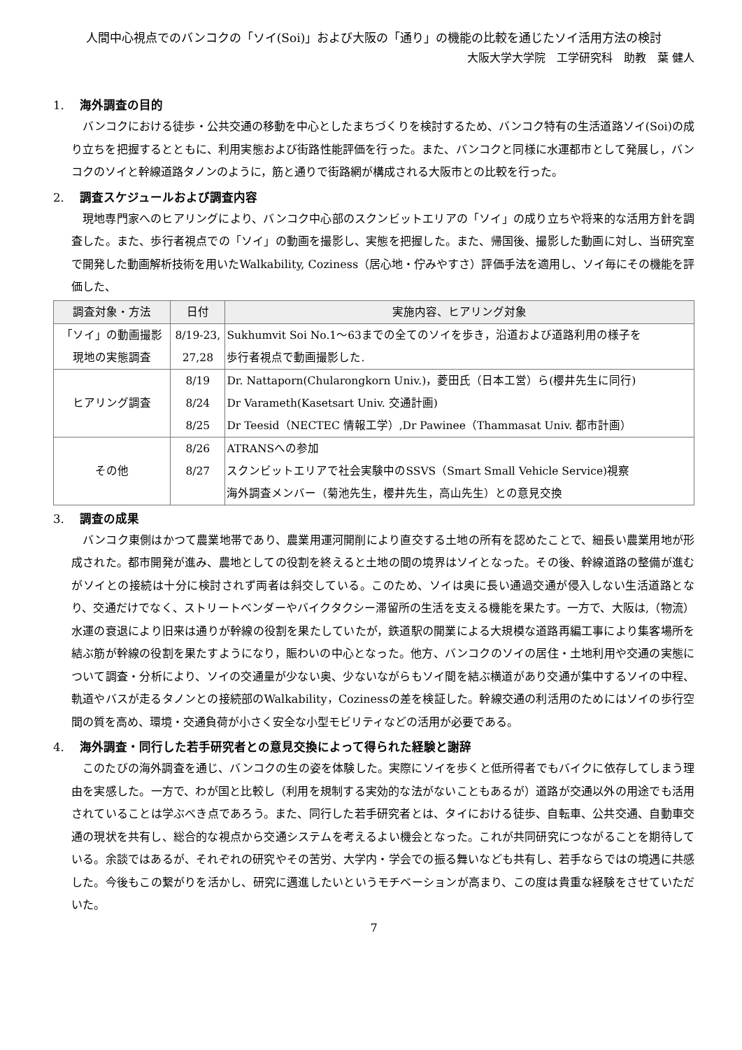人間中心視点でのバンコクの「ソイ(Soi)」および大阪の「通り」の機能の比較を通じたソイ活用方法の検討
大阪大学大学院　工学研究科　助教　葉 健人
1. 海外調査の目的
バンコクにおける徒歩・公共交通の移動を中心としたまちづくりを検討するため、バンコク特有の生活道路ソイ(Soi)の成り立ちを把握するとともに、利用実態および街路性能評価を行った。また、バンコクと同様に水運都市として発展し，バンコクのソイと幹線道路タノンのように，筋と通りで街路網が構成される大阪市との比較を行った。
2. 調査スケジュールおよび調査内容
現地専門家へのヒアリングにより、バンコク中心部のスクンビットエリアの「ソイ」の成り立ちや将来的な活用方針を調査した。また、歩行者視点での「ソイ」の動画を撮影し、実態を把握した。また、帰国後、撮影した動画に対し、当研究室で開発した動画解析技術を用いたWalkability, Coziness（居心地・佇みやすさ）評価手法を適用し、ソイ毎にその機能を評価した、
| 調査対象・方法 | 日付 | 実施内容、ヒアリング対象 |
| --- | --- | --- |
| 「ソイ」の動画撮影 現地の実態調査 | 8/19-23, 27,28 | Sukhumvit Soi No.1～63までの全てのソイを歩き，沿道および道路利用の様子を 歩行者視点で動画撮影した. |
| ヒアリング調査 | 8/19 8/24 8/25 | Dr. Nattaporn(Chularongkorn Univ.)，菱田氏（日本工営）ら(櫻井先生に同行) Dr Varameth(Kasetsart Univ. 交通計画) Dr Teesid（NECTEC 情報工学）,Dr Pawinee（Thammasat Univ. 都市計画） |
| その他 | 8/26 8/27 | ATRANSへの参加 スクンビットエリアで社会実験中のSSVS（Smart Small Vehicle Service)視察 海外調査メンバー（菊池先生，櫻井先生，高山先生）との意見交換 |
3. 調査の成果
バンコク東側はかつて農業地帯であり、農業用運河開削により直交する土地の所有を認めたことで、細長い農業用地が形成された。都市開発が進み、農地としての役割を終えると土地の間の境界はソイとなった。その後、幹線道路の整備が進むがソイとの接続は十分に検討されず両者は斜交している。このため、ソイは奥に長い通過交通が侵入しない生活道路となり、交通だけでなく、ストリートベンダーやバイクタクシー滞留所の生活を支える機能を果たす。一方で、大阪は,（物流）水運の衰退により旧来は通りが幹線の役割を果たしていたが，鉄道駅の開業による大規模な道路再編工事により集客場所を結ぶ筋が幹線の役割を果たすようになり，賑わいの中心となった。他方、バンコクのソイの居住・土地利用や交通の実態について調査・分析により、ソイの交通量が少ない奥、少ないながらもソイ間を結ぶ横道があり交通が集中するソイの中程、軌道やバスが走るタノンとの接続部のWalkability，Cozinessの差を検証した。幹線交通の利活用のためにはソイの歩行空間の質を高め、環境・交通負荷が小さく安全な小型モビリティなどの活用が必要である。
4. 海外調査・同行した若手研究者との意見交換によって得られた経験と謝辞
このたびの海外調査を通じ、バンコクの生の姿を体験した。実際にソイを歩くと低所得者でもバイクに依存してしまう理由を実感した。一方で、わが国と比較し（利用を規制する実効的な法がないこともあるが）道路が交通以外の用途でも活用されていることは学ぶべき点であろう。また、同行した若手研究者とは、タイにおける徒歩、自転車、公共交通、自動車交通の現状を共有し、総合的な視点から交通システムを考えるよい機会となった。これが共同研究につながることを期待している。余談ではあるが、それぞれの研究やその苦労、大学内・学会での振る舞いなども共有し、若手ならではの境遇に共感した。今後もこの繋がりを活かし、研究に邁進したいというモチベーションが高まり、この度は貴重な経験をさせていただいた。
7